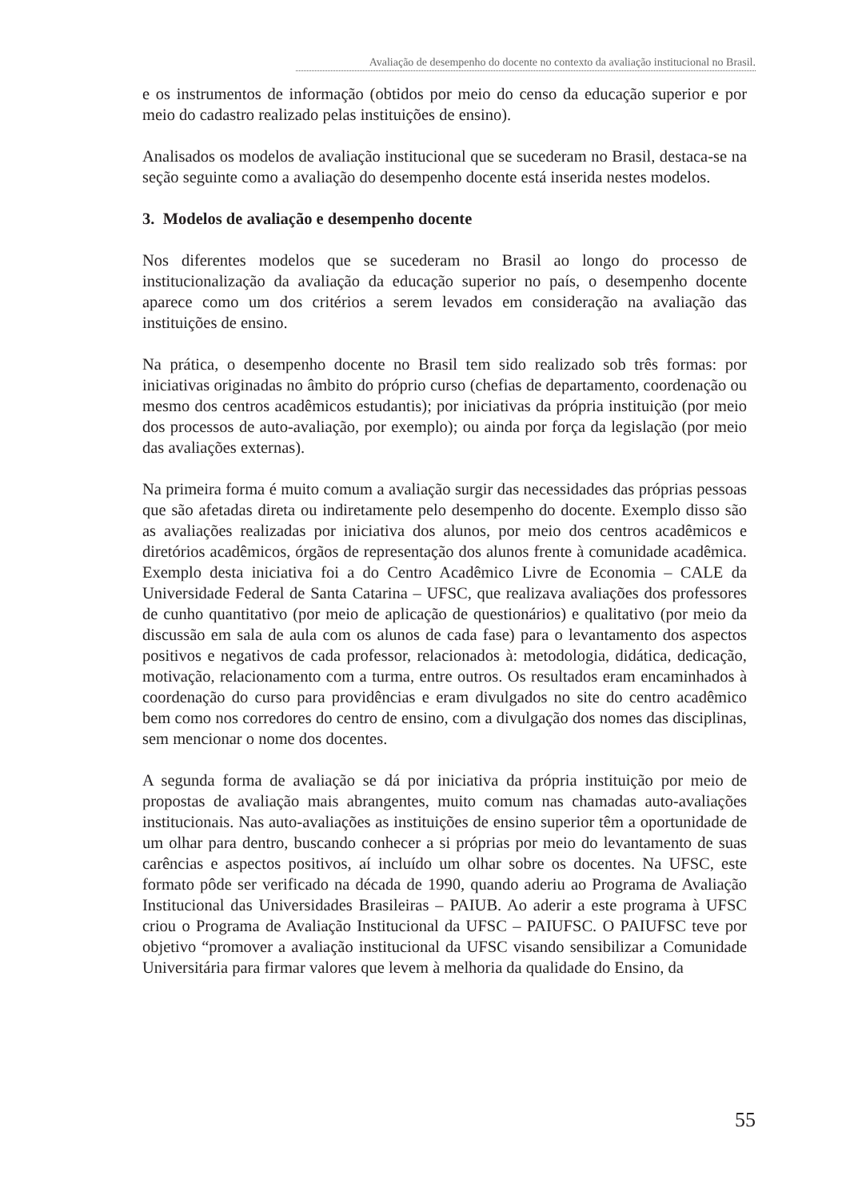Avaliação de desempenho do docente no contexto da avaliação institucional no Brasil.
e os instrumentos de informação (obtidos por meio do censo da educação superior e por meio do cadastro realizado pelas instituições de ensino).
Analisados os modelos de avaliação institucional que se sucederam no Brasil, destaca-se na seção seguinte como a avaliação do desempenho docente está inserida nestes modelos.
3. Modelos de avaliação e desempenho docente
Nos diferentes modelos que se sucederam no Brasil ao longo do processo de institucionalização da avaliação da educação superior no país, o desempenho docente aparece como um dos critérios a serem levados em consideração na avaliação das instituições de ensino.
Na prática, o desempenho docente no Brasil tem sido realizado sob três formas: por iniciativas originadas no âmbito do próprio curso (chefias de departamento, coordenação ou mesmo dos centros acadêmicos estudantis); por iniciativas da própria instituição (por meio dos processos de auto-avaliação, por exemplo); ou ainda por força da legislação (por meio das avaliações externas).
Na primeira forma é muito comum a avaliação surgir das necessidades das próprias pessoas que são afetadas direta ou indiretamente pelo desempenho do docente. Exemplo disso são as avaliações realizadas por iniciativa dos alunos, por meio dos centros acadêmicos e diretórios acadêmicos, órgãos de representação dos alunos frente à comunidade acadêmica. Exemplo desta iniciativa foi a do Centro Acadêmico Livre de Economia – CALE da Universidade Federal de Santa Catarina – UFSC, que realizava avaliações dos professores de cunho quantitativo (por meio de aplicação de questionários) e qualitativo (por meio da discussão em sala de aula com os alunos de cada fase) para o levantamento dos aspectos positivos e negativos de cada professor, relacionados à: metodologia, didática, dedicação, motivação, relacionamento com a turma, entre outros. Os resultados eram encaminhados à coordenação do curso para providências e eram divulgados no site do centro acadêmico bem como nos corredores do centro de ensino, com a divulgação dos nomes das disciplinas, sem mencionar o nome dos docentes.
A segunda forma de avaliação se dá por iniciativa da própria instituição por meio de propostas de avaliação mais abrangentes, muito comum nas chamadas auto-avaliações institucionais. Nas auto-avaliações as instituições de ensino superior têm a oportunidade de um olhar para dentro, buscando conhecer a si próprias por meio do levantamento de suas carências e aspectos positivos, aí incluído um olhar sobre os docentes. Na UFSC, este formato pôde ser verificado na década de 1990, quando aderiu ao Programa de Avaliação Institucional das Universidades Brasileiras – PAIUB. Ao aderir a este programa à UFSC criou o Programa de Avaliação Institucional da UFSC – PAIUFSC. O PAIUFSC teve por objetivo “promover a avaliação institucional da UFSC visando sensibilizar a Comunidade Universitária para firmar valores que levem à melhoria da qualidade do Ensino, da
55